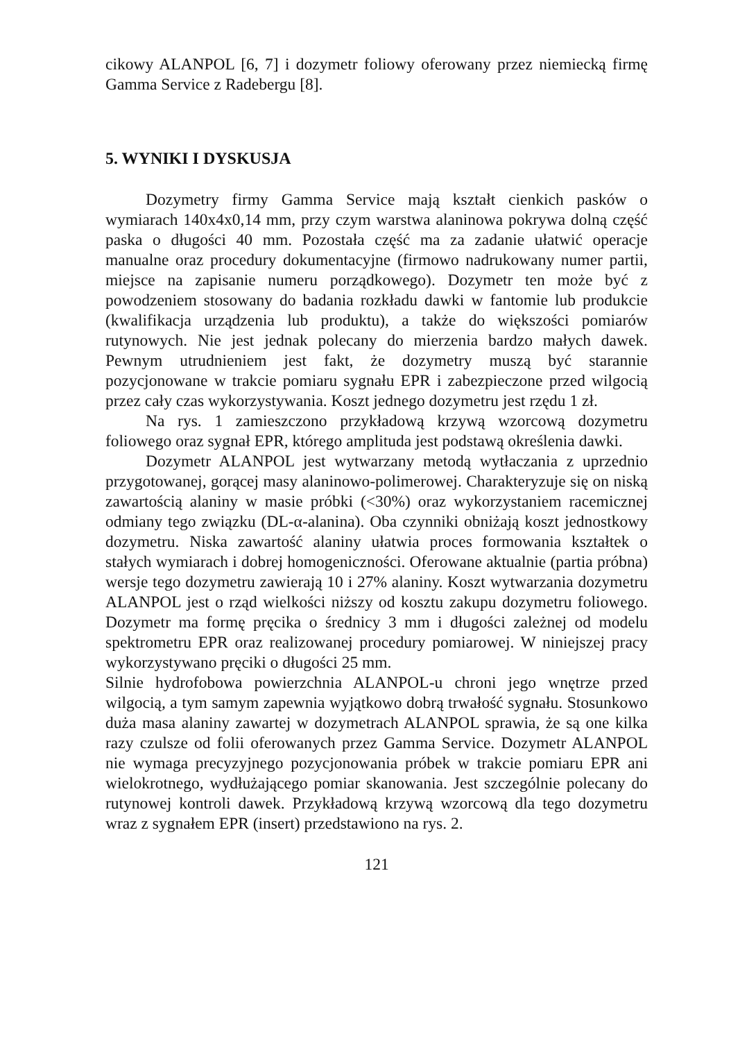cikowy ALANPOL [6, 7] i dozymetr foliowy oferowany przez niemiecką firmę Gamma Service z Radebergu [8].
5. WYNIKI I DYSKUSJA
Dozymetry firmy Gamma Service mają kształt cienkich pasków o wymiarach 140x4x0,14 mm, przy czym warstwa alaninowa pokrywa dolną część paska o długości 40 mm. Pozostała część ma za zadanie ułatwić operacje manualne oraz procedury dokumentacyjne (firmowo nadrukowany numer partii, miejsce na zapisanie numeru porządkowego). Dozymetr ten może być z powodzeniem stosowany do badania rozkładu dawki w fantomie lub produkcie (kwalifikacja urządzenia lub produktu), a także do większości pomiarów rutynowych. Nie jest jednak polecany do mierzenia bardzo małych dawek. Pewnym utrudnieniem jest fakt, że dozymetry muszą być starannie pozycjonowane w trakcie pomiaru sygnału EPR i zabezpieczone przed wilgocią przez cały czas wykorzystywania. Koszt jednego dozymetru jest rzędu 1 zł.
Na rys. 1 zamieszczono przykładową krzywą wzorcową dozymetru foliowego oraz sygnał EPR, którego amplituda jest podstawą określenia dawki.
Dozymetr ALANPOL jest wytwarzany metodą wytłaczania z uprzednio przygotowanej, gorącej masy alaninowo-polimerowej. Charakteryzuje się on niską zawartością alaniny w masie próbki (<30%) oraz wykorzystaniem racemicznej odmiany tego związku (DL-α-alanina). Oba czynniki obniżają koszt jednostkowy dozymetru. Niska zawartość alaniny ułatwia proces formowania kształtek o stałych wymiarach i dobrej homogeniczności. Oferowane aktualnie (partia próbna) wersje tego dozymetru zawierają 10 i 27% alaniny. Koszt wytwarzania dozymetru ALANPOL jest o rząd wielkości niższy od kosztu zakupu dozymetru foliowego. Dozymetr ma formę pręcika o średnicy 3 mm i długości zależnej od modelu spektrometru EPR oraz realizowanej procedury pomiarowej. W niniejszej pracy wykorzystywano pręciki o długości 25 mm.
Silnie hydrofobowa powierzchnia ALANPOL-u chroni jego wnętrze przed wilgocią, a tym samym zapewnia wyjątkowo dobrą trwałość sygnału. Stosunkowo duża masa alaniny zawartej w dozymetrach ALANPOL sprawia, że są one kilka razy czulsze od folii oferowanych przez Gamma Service. Dozymetr ALANPOL nie wymaga precyzyjnego pozycjonowania próbek w trakcie pomiaru EPR ani wielokrotnego, wydłużającego pomiar skanowania. Jest szczególnie polecany do rutynowej kontroli dawek. Przykładową krzywą wzorcową dla tego dozymetru wraz z sygnałem EPR (insert) przedstawiono na rys. 2.
121